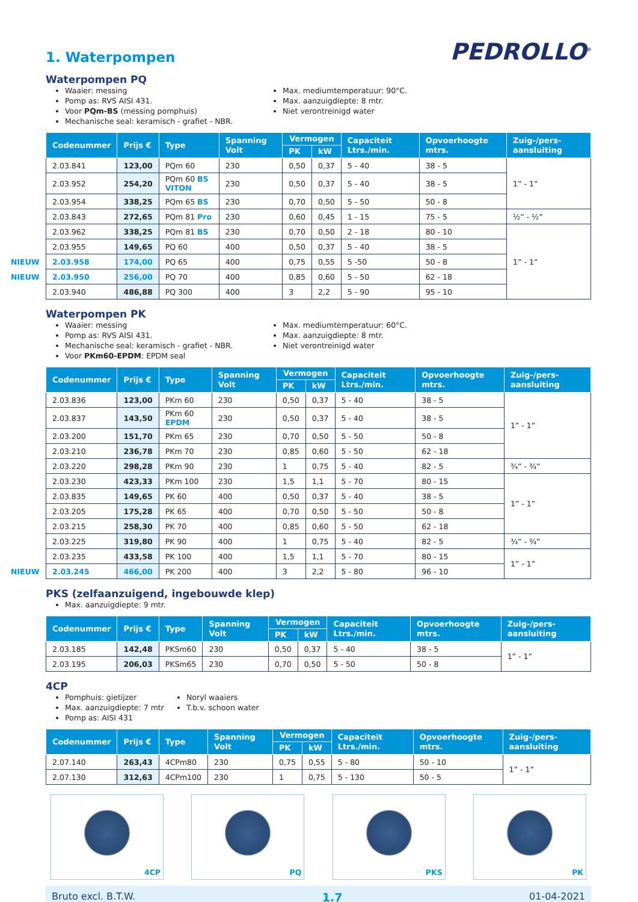1. Waterpompen
PEDROLLO<sup>®</sup>
Waterpompen PQ
Waaier: messing
Pomp as: RVS AISI 431.
Voor PQm-BS (messing pomphuis)
Mechanische seal: keramisch - grafiet - NBR.
Max. mediumtemperatuur: 90°C.
Max. aanzuigdiepte: 8 mtr.
Niet verontreinigd water
| Codenummer | Prijs € | Type | Spanning Volt | Vermogen | | Capaciteit Ltrs./min. | Opvoerhoogte mtrs. | Zuig-/pers-aansluiting |
| --- | --- | --- | --- | --- | --- | --- | --- | --- |
| | | | | PK | kW | | | |
| 2.03.841 | 123,00 | PQm 60 | 230 | 0,50 | 0,37 | 5 - 40 | 38 - 5 | 1” - 1” |
| 2.03.952 | 254,20 | PQm 60 BS VITON | 230 | 0,50 | 0,37 | 5 - 40 | 38 - 5 | |
| 2.03.954 | 338,25 | PQm 65 BS | 230 | 0,70 | 0,50 | 5 - 50 | 50 - 8 | |
| 2.03.843 | 272,65 | PQm 81 Pro | 230 | 0,60 | 0,45 | 1 - 15 | 75 - 5 | ½” - ½” |
| 2.03.962 | 338,25 | PQm 81 BS | 230 | 0,70 | 0,50 | 2 - 18 | 80 - 10 | 1” - 1” |
| 2.03.955 | 149,65 | PQ 60 | 400 | 0,50 | 0,37 | 5 - 40 | 38 - 5 | |
| NIEUW 2.03.958 | 174,00 | PQ 65 | 400 | 0,75 | 0,55 | 5 -50 | 50 - 8 | |
| NIEUW 2.03.950 | 256,00 | PQ 70 | 400 | 0,85 | 0,60 | 5 - 50 | 62 - 18 | |
| 2.03.940 | 486,88 | PQ 300 | 400 | 3 | 2,2 | 5 - 90 | 95 - 10 | |
Waterpompen PK
Waaier: messing
Pomp as: RVS AISI 431.
Mechanische seal: keramisch - grafiet - NBR.
Voor PKm60-EPDM: EPDM seal
Max. mediumtemperatuur: 60°C.
Max. aanzuigdiepte: 8 mtr.
Niet verontreinigd water
| Codenummer | Prijs € | Type | Spanning Volt | Vermogen | | Capaciteit Ltrs./min. | Opvoerhoogte mtrs. | Zuig-/pers-aansluiting |
| --- | --- | --- | --- | --- | --- | --- | --- | --- |
| | | | | PK | kW | | | |
| 2.03.836 | 123,00 | PKm 60 | 230 | 0,50 | 0,37 | 5 - 40 | 38 - 5 | 1” - 1” |
| 2.03.837 | 143,50 | PKm 60 EPDM | 230 | 0,50 | 0,37 | 5 - 40 | 38 - 5 | |
| 2.03.200 | 151,70 | PKm 65 | 230 | 0,70 | 0,50 | 5 - 50 | 50 - 8 | |
| 2.03.210 | 236,78 | PKm 70 | 230 | 0,85 | 0,60 | 5 - 50 | 62 - 18 | |
| 2.03.220 | 298,28 | PKm 90 | 230 | 1 | 0,75 | 5 - 40 | 82 - 5 | ¾” - ¾” |
| 2.03.230 | 423,33 | PKm 100 | 230 | 1,5 | 1,1 | 5 - 70 | 80 - 15 | 1” - 1” |
| 2.03.835 | 149,65 | PK 60 | 400 | 0,50 | 0,37 | 5 - 40 | 38 - 5 | |
| 2.03.205 | 175,28 | PK 65 | 400 | 0,70 | 0,50 | 5 - 50 | 50 - 8 | |
| 2.03.215 | 258,30 | PK 70 | 400 | 0,85 | 0,60 | 5 - 50 | 62 - 18 | |
| 2.03.225 | 319,80 | PK 90 | 400 | 1 | 0,75 | 5 - 40 | 82 - 5 | ¾” - ¾” |
| 2.03.235 | 433,58 | PK 100 | 400 | 1,5 | 1,1 | 5 - 70 | 80 - 15 | 1” - 1” |
| NIEUW 2.03.245 | 466,00 | PK 200 | 400 | 3 | 2,2 | 5 - 80 | 96 - 10 | |
PKS (zelfaanzuigend, ingebouwde klep)
Max. aanzuigdiepte: 9 mtr.
| Codenummer | Prijs € | Type | Spanning Volt | Vermogen | | Capaciteit Ltrs./min. | Opvoerhoogte mtrs. | Zuig-/pers-aansluiting |
| --- | --- | --- | --- | --- | --- | --- | --- | --- |
| | | | | PK | kW | | | |
| 2.03.185 | 142,48 | PKSm60 | 230 | 0,50 | 0,37 | 5 - 40 | 38 - 5 | 1” - 1” |
| 2.03.195 | 206,03 | PKSm65 | 230 | 0,70 | 0,50 | 5 - 50 | 50 - 8 | |
4CP
Pomphuis: gietijzer
Max. aanzuigdiepte: 7 mtr
Pomp as: AISI 431
Noryl waaiers
T.b.v. schoon water
| Codenummer | Prijs € | Type | Spanning Volt | Vermogen | | Capaciteit Ltrs./min. | Opvoerhoogte mtrs. | Zuig-/pers-aansluiting |
| --- | --- | --- | --- | --- | --- | --- | --- | --- |
| | | | | PK | kW | | | |
| 2.07.140 | 263,43 | 4CPm80 | 230 | 0,75 | 0,55 | 5 - 80 | 50 - 10 | 1” - 1” |
| 2.07.130 | 312,63 | 4CPm100 | 230 | 1 | 0,75 | 5 - 130 | 50 - 5 | |
4CP PQ PKS PK
Bruto excl. B.T.W. 1.7 01-04-2021